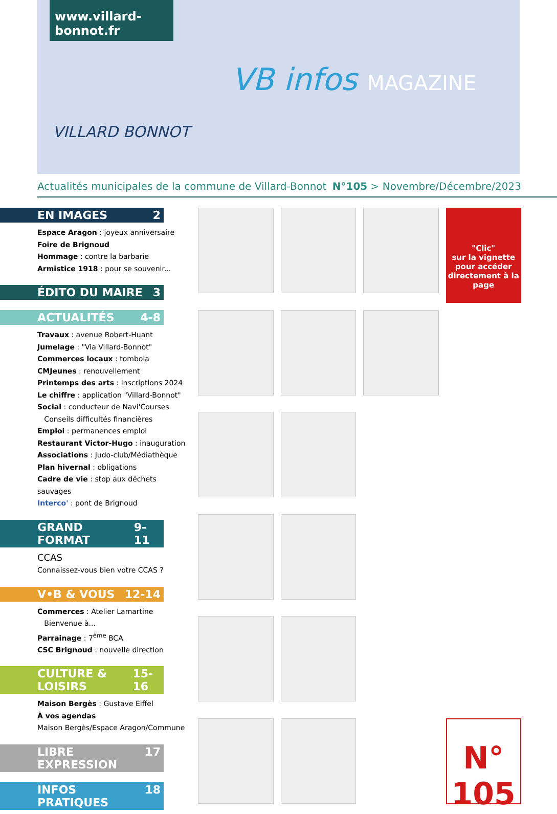www.villard-bonnot.fr
VILLARD BONNOT
VB infos MAGAZINE
Actualités municipales de la commune de Villard-Bonnot N°105 > Novembre/Décembre/2023
EN IMAGES 2
Espace Aragon : joyeux anniversaire
Foire de Brignoud
Hommage : contre la barbarie
Armistice 1918 : pour se souvenir...
ÉDITO DU MAIRE 3
ACTUALITÉS 4-8
Travaux : avenue Robert-Huant
Jumelage : "Via Villard-Bonnot"
Commerces locaux : tombola
CMJeunes : renouvellement
Printemps des arts : inscriptions 2024
Le chiffre : application "Villard-Bonnot"
Social : conducteur de Navi'Courses
Conseils difficultés financières
Emploi : permanences emploi
Restaurant Victor-Hugo : inauguration
Associations : Judo-club/Médiathèque
Plan hivernal : obligations
Cadre de vie : stop aux déchets sauvages
Interco' : pont de Brignoud
GRAND FORMAT 9-11
CCAS
Connaissez-vous bien votre CCAS ?
V•B & VOUS 12-14
Commerces : Atelier Lamartine
Bienvenue à...
Parrainage : 7<sup>ème</sup> BCA
CSC Brignoud : nouvelle direction
CULTURE & LOISIRS 15-16
Maison Bergès : Gustave Eiffel
À vos agendas
Maison Bergès/Espace Aragon/Commune
LIBRE EXPRESSION 17
INFOS PRATIQUES 18
"Clic"
sur la vignette pour accéder directement à la page
N° 105